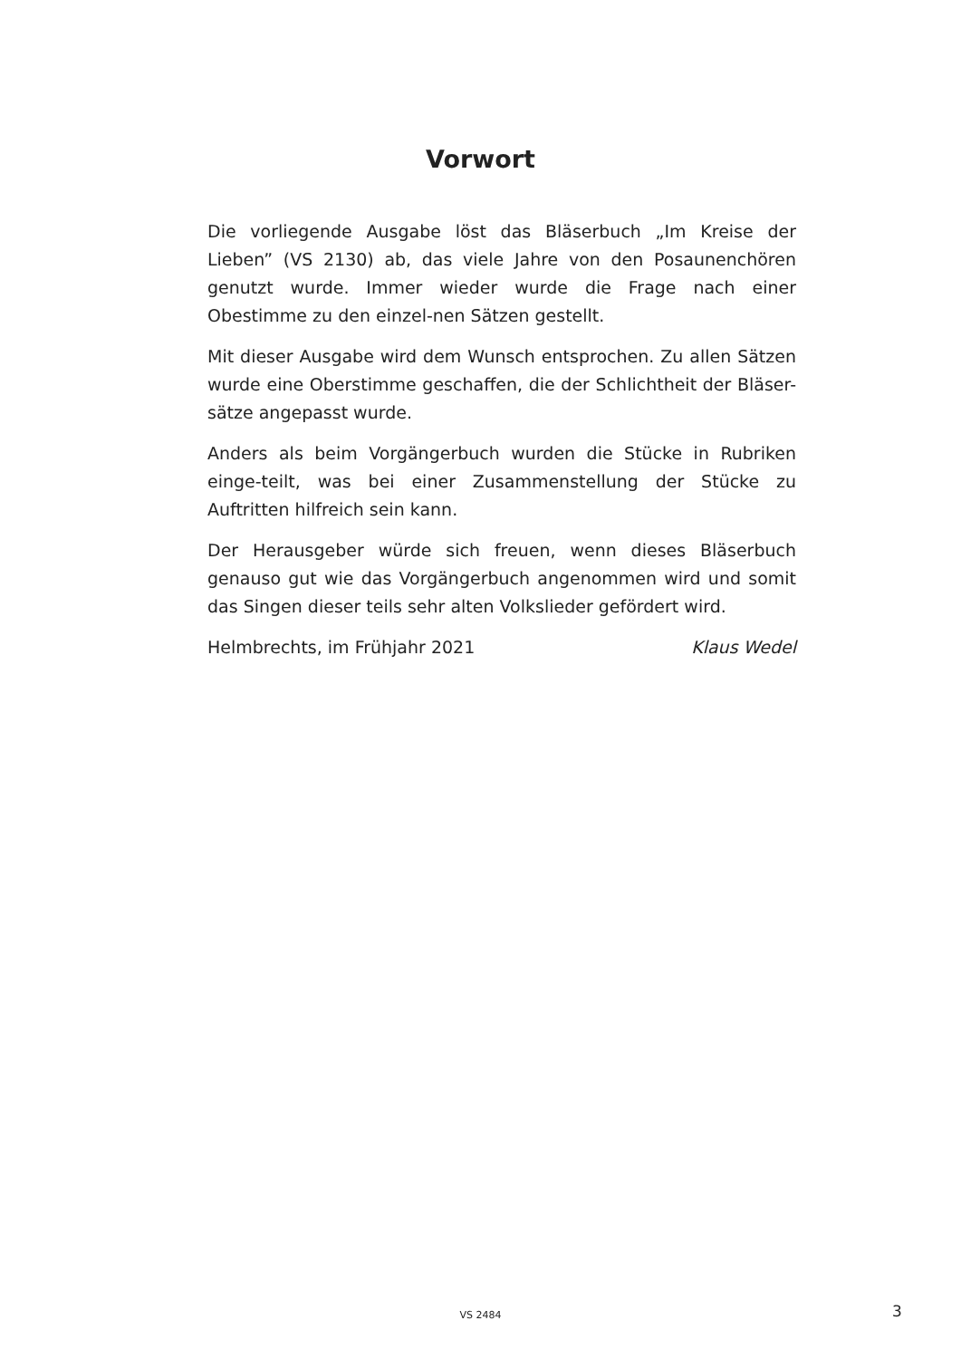Vorwort
Die vorliegende Ausgabe löst das Bläserbuch „Im Kreise der Lieben” (VS 2130) ab, das viele Jahre von den Posaunenchören genutzt wurde. Immer wieder wurde die Frage nach einer Obestimme zu den einzel-nen Sätzen gestellt.
Mit dieser Ausgabe wird dem Wunsch entsprochen. Zu allen Sätzen wurde eine Oberstimme geschaffen, die der Schlichtheit der Bläser-sätze angepasst wurde.
Anders als beim Vorgängerbuch wurden die Stücke in Rubriken einge-teilt, was bei einer Zusammenstellung der Stücke zu Auftritten hilfreich sein kann.
Der Herausgeber würde sich freuen, wenn dieses Bläserbuch genauso gut wie das Vorgängerbuch angenommen wird und somit das Singen dieser teils sehr alten Volkslieder gefördert wird.
Helmbrechts, im Frühjahr 2021 Klaus Wedel
VS 2484 3